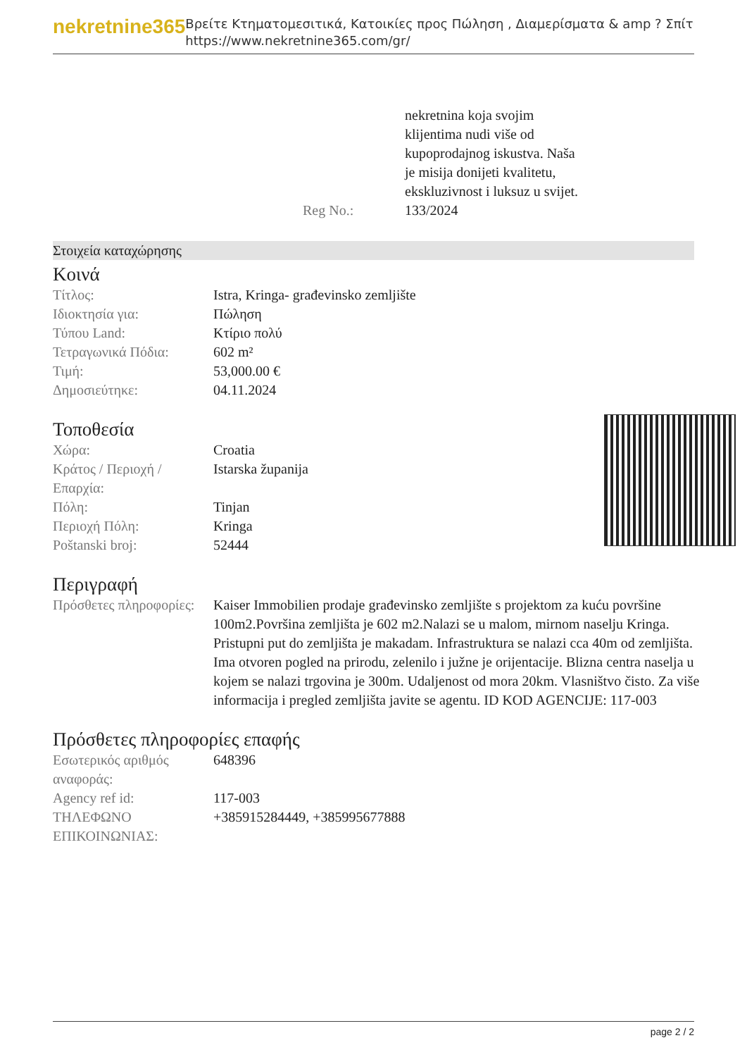nekretnine365
Βρείτε Κτηματομεσιτικά, Κατοικίες προς Πώληση , Διαμερίσματα & amp ? Σπίτι
https://www.nekretnine365.com/gr/
nekretnina koja svojim
klijentima nudi više od
kupoprodajnog iskustva. Naša
je misija donijeti kvalitetu,
ekskluzivnost i luksuz u svijet.
Reg No.: 133/2024
Στοιχεία καταχώρησης
Κοινά
| Τίτλος: | Istra, Kringa- građevinsko zemljište |
| Ιδιοκτησία για: | Πώληση |
| Τύπου Land: | Κτίριο πολύ |
| Τετραγωνικά Πόδια: | 602 m² |
| Τιμή: | 53,000.00 € |
| Δημοσιεύτηκε: | 04.11.2024 |
Τοποθεσία
| Χώρα: | Croatia |
| Κράτος / Περιοχή / Επαρχία: | Istarska županija |
| Πόλη: | Tinjan |
| Περιοχή Πόλη: | Kringa |
| Poštanski broj: | 52444 |
Περιγραφή
| Πρόσθετες πληροφορίες: | Kaiser Immobilien prodaje građevinsko zemljište s projektom za kuću površine 100m2.Površina zemljišta je 602 m2.Nalazi se u malom, mirnom naselju Kringa. Pristupni put do zemljišta je makadam. Infrastruktura se nalazi cca 40m od zemljišta. Ima otvoren pogled na prirodu, zelenilo i južne je orijentacije. Blizna centra naselja u kojem se nalazi trgovina je 300m. Udaljenost od mora 20km. Vlasništvo čisto. Za više informacija i pregled zemljišta javite se agentu. ID KOD AGENCIJE: 117-003 |
Πρόσθετες πληροφορίες επαφής
| Εσωτερικός αριθμός αναφοράς: | 648396 |
| Agency ref id: | 117-003 |
| ΤΗΛΕΦΩΝΟ ΕΠΙΚΟΙΝΩΝΙΑΣ: | +385915284449, +385995677888 |
page 2 / 2